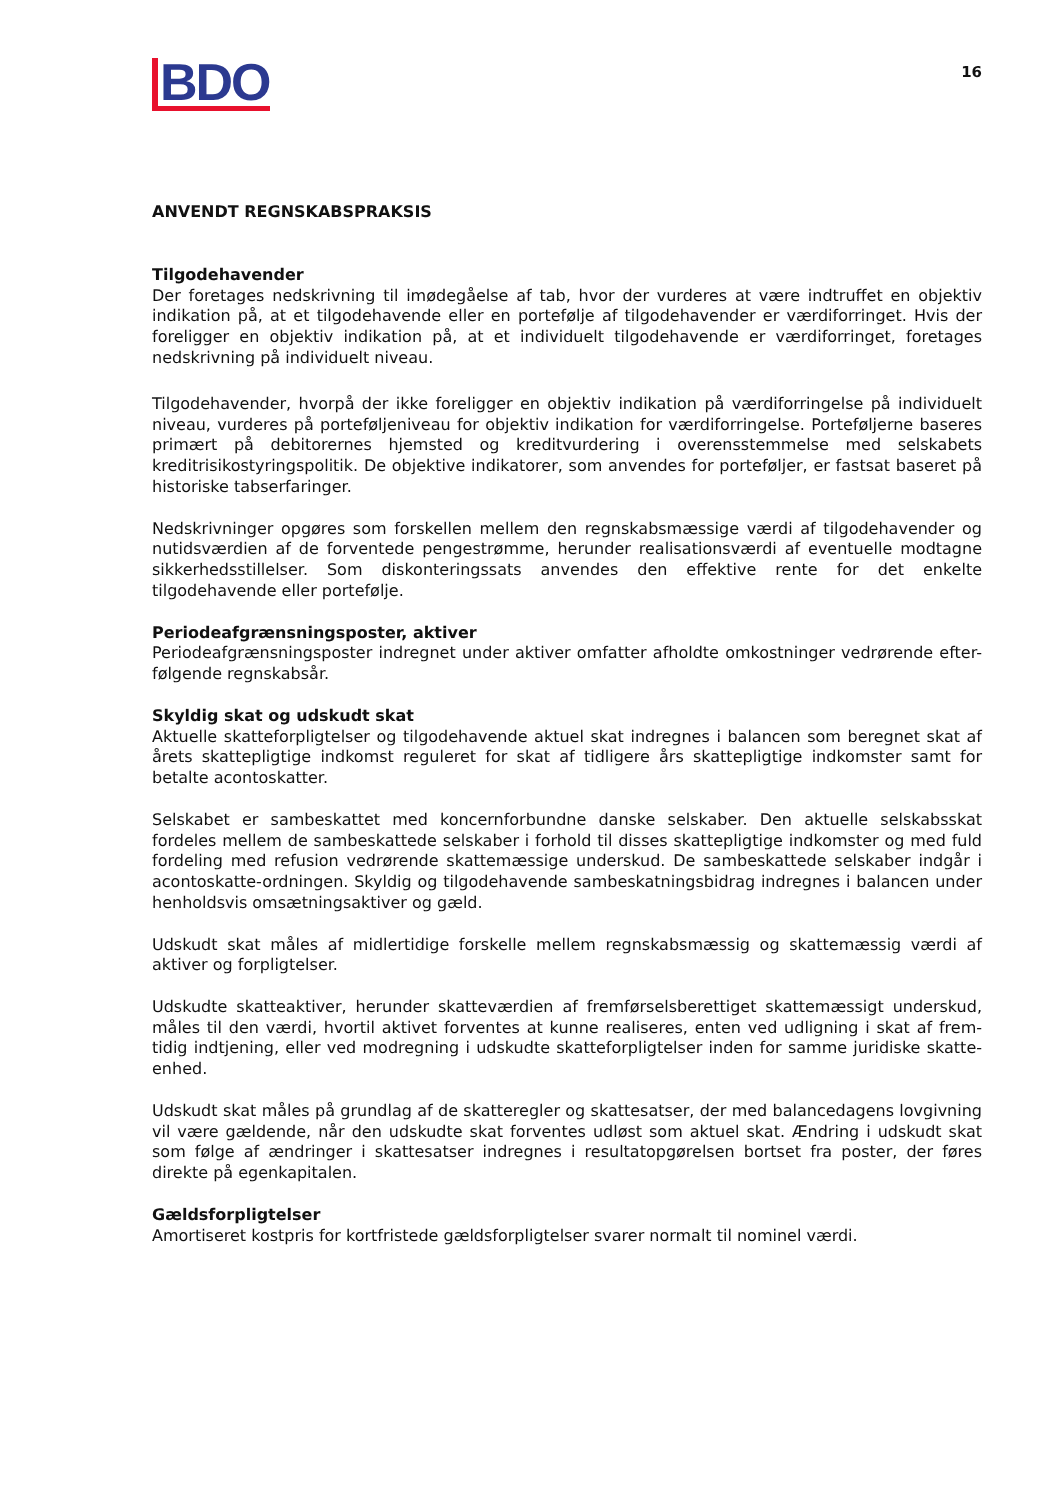BDO
16
ANVENDT REGNSKABSPRAKSIS
Tilgodehavender
Der foretages nedskrivning til imødegåelse af tab, hvor der vurderes at være indtruffet en objektiv indikation på, at et tilgodehavende eller en portefølje af tilgodehavender er værdiforringet. Hvis der foreligger en objektiv indikation på, at et individuelt tilgodehavende er værdiforringet, foretages nedskrivning på individuelt niveau.
Tilgodehavender, hvorpå der ikke foreligger en objektiv indikation på værdiforringelse på individuelt niveau, vurderes på porteføljeniveau for objektiv indikation for værdiforringelse. Porteføljerne baseres primært på debitorernes hjemsted og kreditvurdering i overensstemmelse med selskabets kreditrisikostyringspolitik. De objektive indikatorer, som anvendes for porteføljer, er fastsat baseret på historiske tabserfaringer.
Nedskrivninger opgøres som forskellen mellem den regnskabsmæssige værdi af tilgodehavender og nutidsværdien af de forventede pengestrømme, herunder realisationsværdi af eventuelle modtagne sikkerhedsstillelser. Som diskonteringssats anvendes den effektive rente for det enkelte tilgodehavende eller portefølje.
Periodeafgrænsningsposter, aktiver
Periodeafgrænsningsposter indregnet under aktiver omfatter afholdte omkostninger vedrørende efter-følgende regnskabsår.
Skyldig skat og udskudt skat
Aktuelle skatteforpligtelser og tilgodehavende aktuel skat indregnes i balancen som beregnet skat af årets skattepligtige indkomst reguleret for skat af tidligere års skattepligtige indkomster samt for betalte acontoskatter.
Selskabet er sambeskattet med koncernforbundne danske selskaber. Den aktuelle selskabsskat fordeles mellem de sambeskattede selskaber i forhold til disses skattepligtige indkomster og med fuld fordeling med refusion vedrørende skattemæssige underskud. De sambeskattede selskaber indgår i acontoskatte-ordningen. Skyldig og tilgodehavende sambeskatningsbidrag indregnes i balancen under henholdsvis omsætningsaktiver og gæld.
Udskudt skat måles af midlertidige forskelle mellem regnskabsmæssig og skattemæssig værdi af aktiver og forpligtelser.
Udskudte skatteaktiver, herunder skatteværdien af fremførselsberettiget skattemæssigt underskud, måles til den værdi, hvortil aktivet forventes at kunne realiseres, enten ved udligning i skat af frem-tidig indtjening, eller ved modregning i udskudte skatteforpligtelser inden for samme juridiske skatte-enhed.
Udskudt skat måles på grundlag af de skatteregler og skattesatser, der med balancedagens lovgivning vil være gældende, når den udskudte skat forventes udløst som aktuel skat. Ændring i udskudt skat som følge af ændringer i skattesatser indregnes i resultatopgørelsen bortset fra poster, der føres direkte på egenkapitalen.
Gældsforpligtelser
Amortiseret kostpris for kortfristede gældsforpligtelser svarer normalt til nominel værdi.